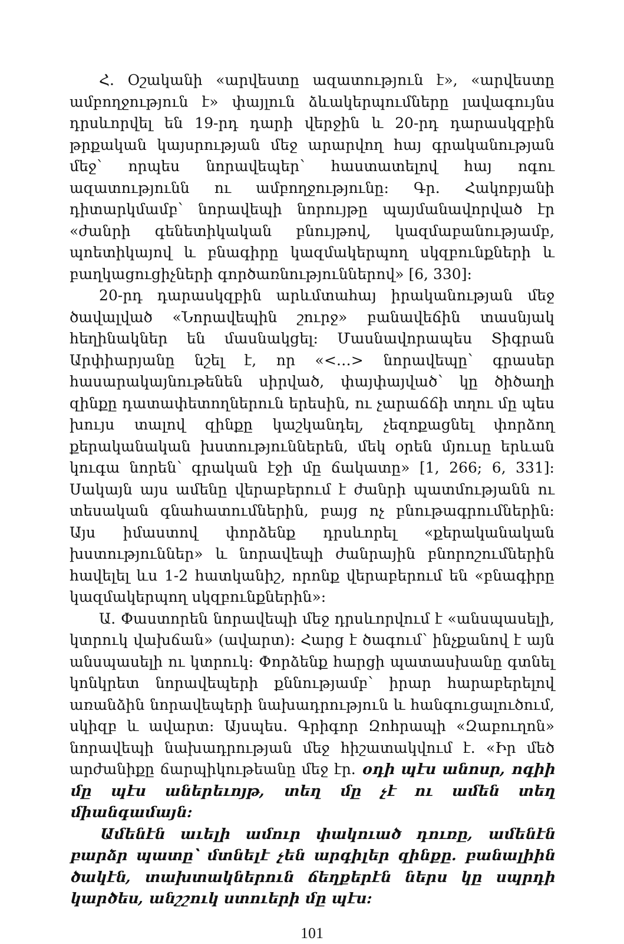Հ. Օշականի «արվեստը ազատություն է», «արվեստը ամբողջություն է» փայլուն ձևակերպումները լավագույնս դրսևորվել են 19-րդ դարի վերջին և 20-րդ դարասկզբին թրքական կայսրության մեջ արարվող հայ գրականության մեջ՝ որպես նորավեպեր՝ հաստատելով հայ ոգու ազատությունն ու ամբողջությունը: Գր. Հակոբյանի դիտարկմամբ՝ նորավեպի նորույթը պայմանավորված էր «ժանրի գենետիկական բնույթով, կազմաբանությամբ, պոետիկայով և բնագիրը կազմակերպող սկզբունքների և բաղկացուցիչների գործառնություններով» [6, 330]:
20-րդ դարասկզբին արևմտահայ իրականության մեջ ծավալված «Նորավեպին շուրջ» բանավեճին տասնյակ հեղինակներ են մասնակցել: Մասնավորապես Տիգրան Արփիարյանը նշել է, որ «<…> նորավեպը՝ գրասեր հասարակայնութենեն սիրված, փայփայված՝ կը ծիծաղի զինքը դատափետողներուն երեսին, ու չարաճճի տղու մը պես խույս տալով զինքը կաշկանդել, չեզոքացնել փորձող քերականական խստություններեն, մեկ օրեն մյուսը երևան կուգա նորեն՝ գրական էջի մը ճակատը» [1, 266; 6, 331]: Սակայն այս ամենը վերաբերում է ժանրի պատմությանն ու տեսական գնահատումներին, բայց ոչ բնութագրումներին: Այս իմաստով փորձենք դրսևորել «քերականական խստություններ» և նորավեպի ժանրային բնորոշումներին հավելել ևս 1-2 հատկանիշ, որոնք վերաբերում են «բնագիրը կազմակերպող սկզբունքներին»:
Ա. Փաստորեն նորավեպի մեջ դրսևորվում է «անսպասելի, կտրուկ վախճան» (ավարտ): Հարց է ծագում՝ ինչքանով է այն անսպասելի ու կտրուկ: Փորձենք հարցի պատասխանը գտնել կոնկրետ նորավեպերի քննությամբ՝ իրար հարաբերելով առանձին նորավեպերի նախադրություն և հանգուցալուծում, սկիզբ և ավարտ: Այսպես. Գրիգոր Զոհրապի «Զաբուղոն» նորավեպի նախադրության մեջ հիշատակվում է. «Իր մեծ արժանիքը ճարպիկութեանը մեջ էր. օդի պէս անոսր, ոգիի մը պէս աներեւոյթ, տեղ մը չէ ու ամեն տեղ միանգամայն:
Ամենէն աւելի ամուր փակուած դուռը, ամենէն բարձր պատը՝ մտնելէ չեն արգիլեր զինքը. բանալիին ծակէն, տախտակներուն ճեղքերէն ներս կը սպրդի կարծես, անշշուկ ստուերի մը պէս:
101